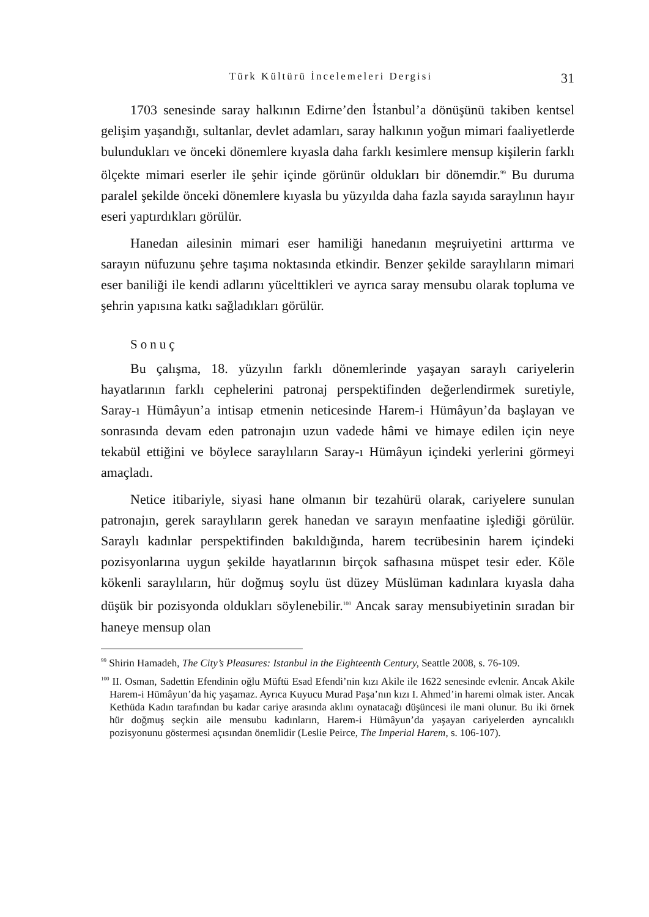Türk Kültürü İncelemeleri Dergisi 31
1703 senesinde saray halkının Edirne’den İstanbul’a dönüşünü takiben kentsel gelişim yaşandığı, sultanlar, devlet adamları, saray halkının yoğun mimari faaliyetlerde bulundukları ve önceki dönemlere kıyasla daha farklı kesimlere mensup kişilerin farklı ölçekte mimari eserler ile şehir içinde görünür oldukları bir dönemdir.<sup>99</sup> Bu duruma paralel şekilde önceki dönemlere kıyasla bu yüzyılda daha fazla sayıda saraylının hayır eseri yaptırdıkları görülür.
Hanedan ailesinin mimari eser hamiliği hanedanın meşruiyetini arttırma ve sarayın nüfuzunu şehre taşıma noktasında etkindir. Benzer şekilde saraylıların mimari eser baniliği ile kendi adlarını yücelttikleri ve ayrıca saray mensubu olarak topluma ve şehrin yapısına katkı sağladıkları görülür.
Sonuç
Bu çalışma, 18. yüzyılın farklı dönemlerinde yaşayan saraylı cariyelerin hayatlarının farklı cephelerini patronaj perspektifinden değerlendirmek suretiyle, Saray-ı Hümâyun’a intisap etmenin neticesinde Harem-i Hümâyun’da başlayan ve sonrasında devam eden patronajın uzun vadede hâmi ve himaye edilen için neye tekabül ettiğini ve böylece saraylıların Saray-ı Hümâyun içindeki yerlerini görmeyi amaçladı.
Netice itibariyle, siyasi hane olmanın bir tezahürü olarak, cariyelere sunulan patronajın, gerek saraylıların gerek hanedan ve sarayın menfaatine işlediği görülür. Saraylı kadınlar perspektifinden bakıldığında, harem tecrübesinin harem içindeki pozisyonlarına uygun şekilde hayatlarının birçok safhasına müspet tesir eder. Köle kökenli saraylıların, hür doğmuş soylu üst düzey Müslüman kadınlara kıyasla daha düşük bir pozisyonda oldukları söylenebilir.<sup>100</sup> Ancak saray mensubiyetinin sıradan bir haneye mensup olan
<sup>99</sup> Shirin Hamadeh, The City’s Pleasures: Istanbul in the Eighteenth Century, Seattle 2008, s. 76-109.
<sup>100</sup> II. Osman, Sadettin Efendinin oğlu Müftü Esad Efendi’nin kızı Akile ile 1622 senesinde evlenir. Ancak Akile Harem-i Hümâyun’da hiç yaşamaz. Ayrıca Kuyucu Murad Paşa’nın kızı I. Ahmed’in haremi olmak ister. Ancak Kethüda Kadın tarafından bu kadar cariye arasında aklını oynatacağı düşüncesi ile mani olunur. Bu iki örnek hür doğmuş seçkin aile mensubu kadınların, Harem-i Hümâyun’da yaşayan cariyelerden ayrıcalıklı pozisyonunu göstermesi açısından önemlidir (Leslie Peirce, The Imperial Harem, s. 106-107).